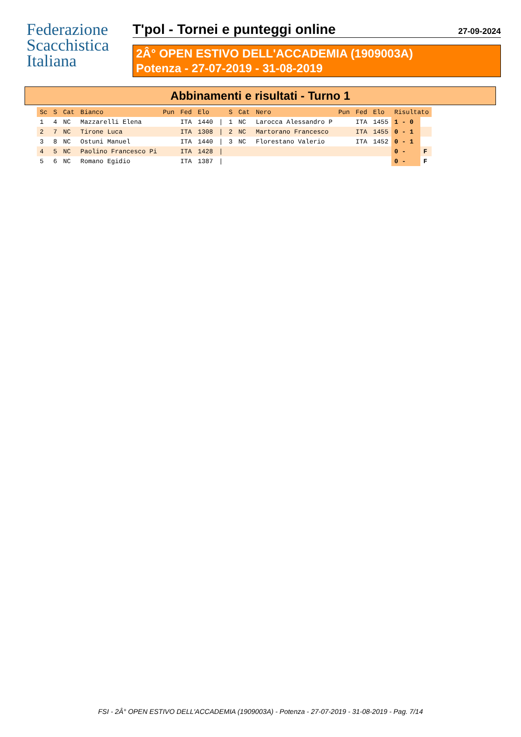Federazione
Scacchistica
Italiana
T'pol - Tornei e punteggi online 27-09-2024
2Â° OPEN ESTIVO DELL'ACCADEMIA (1909003A)
Potenza - 27-07-2019 - 31-08-2019
Abbinamenti e risultati - Turno 1
| Sc | S | Cat | Bianco | Pun | Fed | Elo | | S | Cat | Nero | Pun | Fed | Elo | Risultato | |
| --- | --- | --- | --- | --- | --- | --- | --- | --- | --- | --- | --- | --- | --- | --- | --- |
| 1 | 4 | NC | Mazzarelli Elena | | ITA | 1440 | / | 1 | NC | Larocca Alessandro P | | ITA | 1455 | 1 - 0 | |
| 2 | 7 | NC | Tirone Luca | | ITA | 1308 | / | 2 | NC | Martorano Francesco | | ITA | 1455 | 0 - 1 | |
| 3 | 8 | NC | Ostuni Manuel | | ITA | 1440 | / | 3 | NC | Florestano Valerio | | ITA | 1452 | 0 - 1 | |
| 4 | 5 | NC | Paolino Francesco Pi | | ITA | 1428 | / | | | | | | | 0 - | F |
| 5 | 6 | NC | Romano Egidio | | ITA | 1387 | / | | | | | | | 0 - | F |
FSI - 2Â° OPEN ESTIVO DELL'ACCADEMIA (1909003A) - Potenza - 27-07-2019 - 31-08-2019 - Pag. 7/14